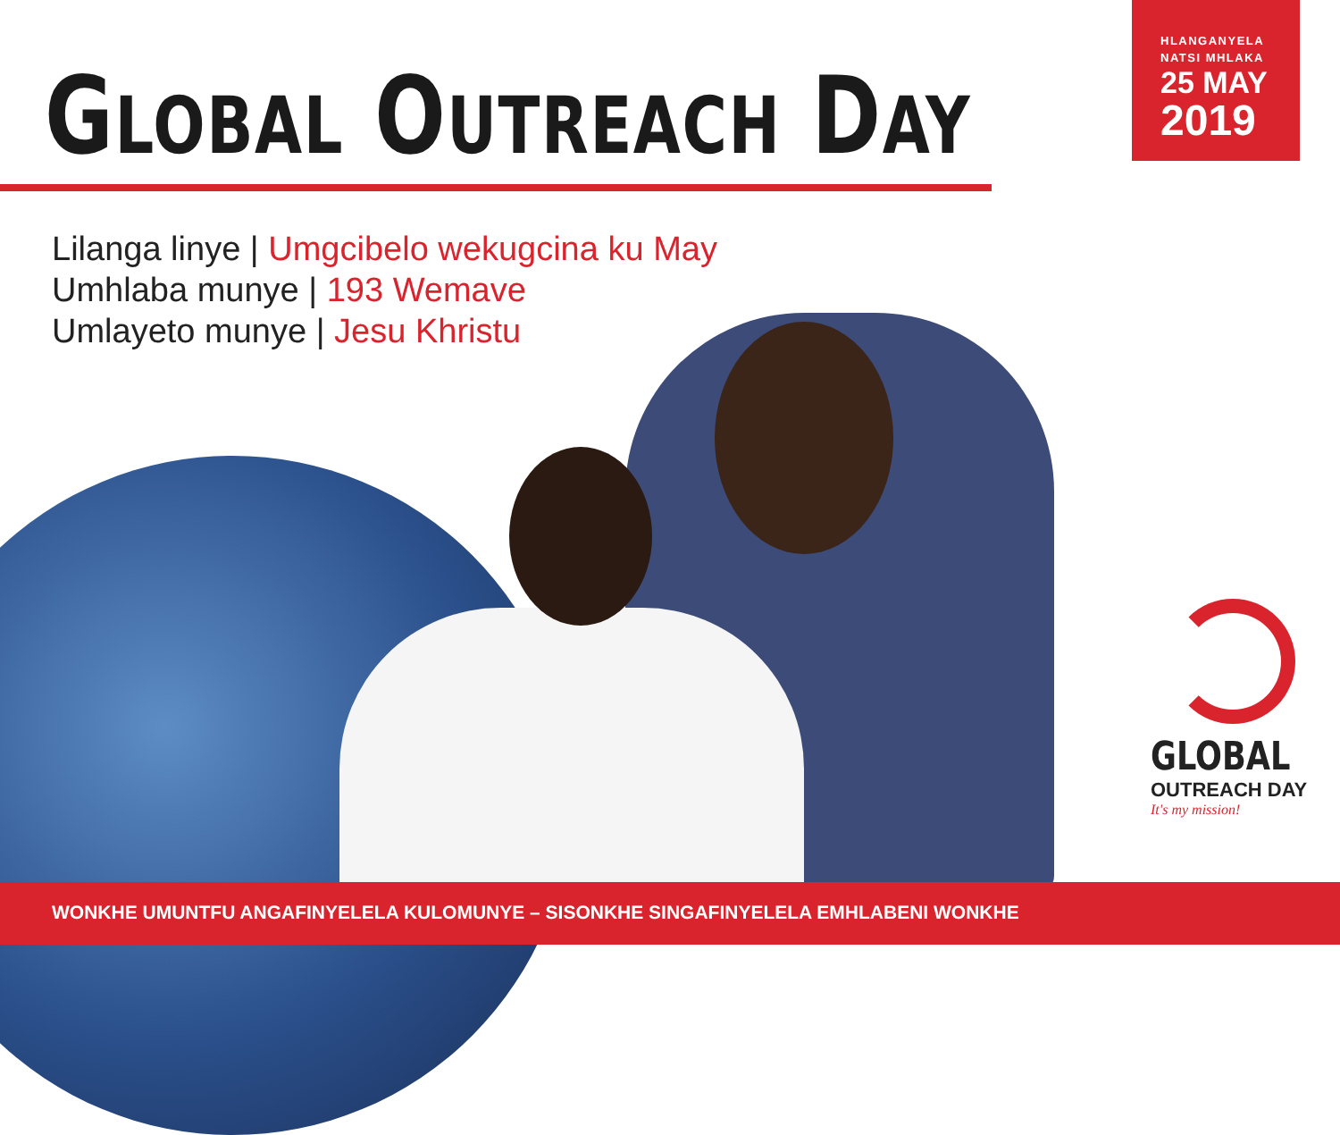GLOBAL OUTREACH DAY
HLANGANYELA
NATSI MHLAKA
25 MAY
2019
Lilanga linye | Umgcibelo wekugcina ku May
Umhlaba munye | 193 Wemave
Umlayeto munye | Jesu Khristu
GLOBAL
OUTREACH DAY
It's my mission!
WONKHE UMUNTFU ANGAFINYELELA KULOMUNYE – SISONKHE SINGAFINYELELA EMHLABENI WONKHE